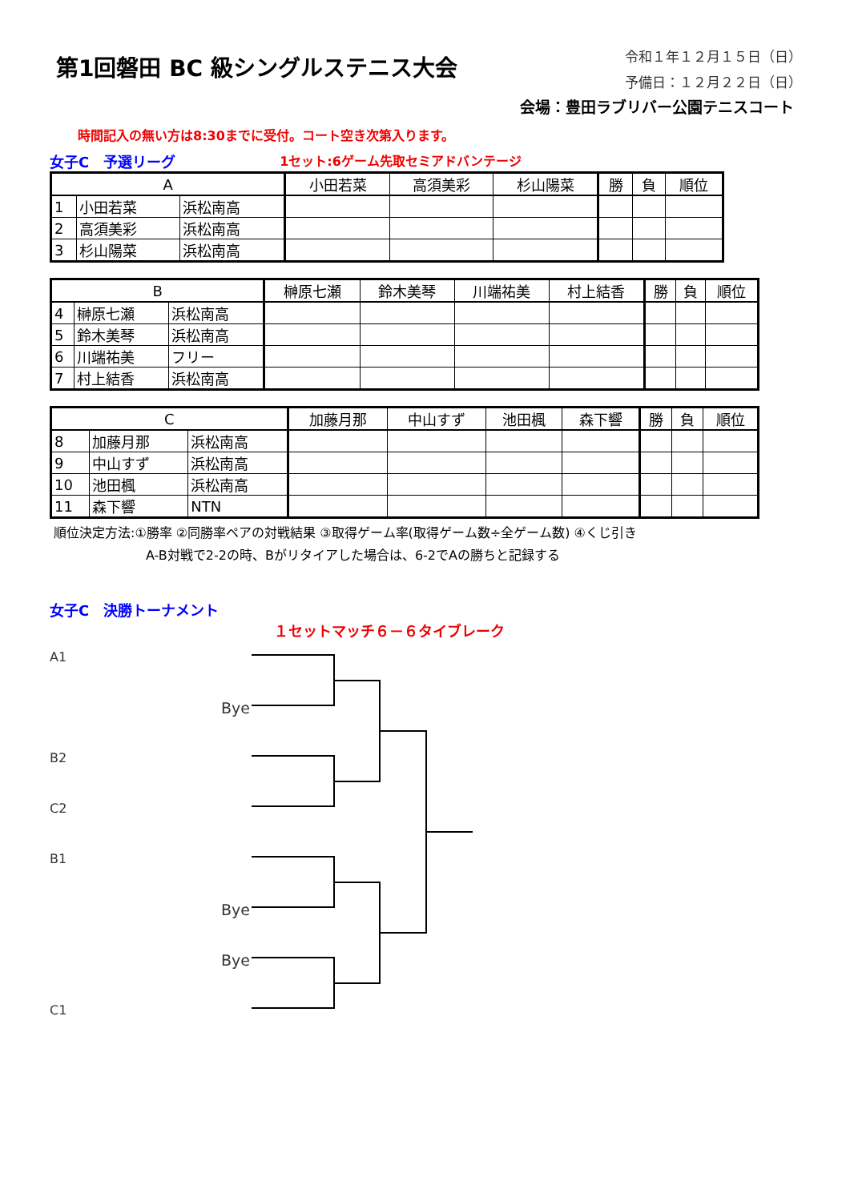第1回磐田 BC 級シングルステニス大会
令和１年１２月１５日（日）
予備日：１２月２２日（日）
会場：豊田ラブリバー公園テニスコート
時間記入の無い方は8:30までに受付。コート空き次第入ります。
女子C　予選リーグ 1セット:6ゲーム先取セミアドバンテージ
| A | | | 小田若菜 | 高須美彩 | 杉山陽菜 | 勝 | 負 | 順位 |
| 1 | 小田若菜 | 浜松南高 | | | | | | |
| 2 | 高須美彩 | 浜松南高 | | | | | | |
| 3 | 杉山陽菜 | 浜松南高 | | | | | | |
| B | | | 榊原七瀬 | 鈴木美琴 | 川端祐美 | 村上結香 | 勝 | 負 | 順位 |
| 4 | 榊原七瀬 | 浜松南高 | | | | | | | |
| 5 | 鈴木美琴 | 浜松南高 | | | | | | | |
| 6 | 川端祐美 | フリー | | | | | | | |
| 7 | 村上結香 | 浜松南高 | | | | | | | |
| C | | | 加藤月那 | 中山すず | 池田楓 | 森下響 | 勝 | 負 | 順位 |
| 8 | 加藤月那 | 浜松南高 | | | | | | | |
| 9 | 中山すず | 浜松南高 | | | | | | | |
| 10 | 池田楓 | 浜松南高 | | | | | | | |
| 11 | 森下響 | NTN | | | | | | | |
順位決定方法:①勝率 ②同勝率ペアの対戦結果 ③取得ゲーム率(取得ゲーム数÷全ゲーム数) ④くじ引き
A-B対戦で2-2の時、Bがリタイアした場合は、6-2でAの勝ちと記録する
女子C　決勝トーナメント
１セットマッチ６－６タイブレーク
A1
B2
C2
B1
C1
Bye
Bye
Bye